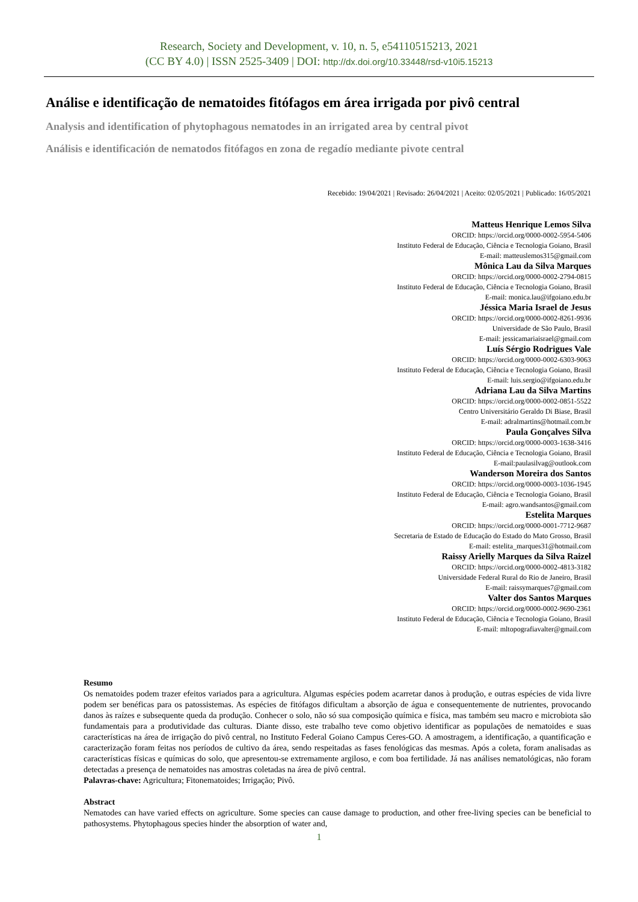Research, Society and Development, v. 10, n. 5, e54110515213, 2021
(CC BY 4.0) | ISSN 2525-3409 | DOI: http://dx.doi.org/10.33448/rsd-v10i5.15213
Análise e identificação de nematoides fitófagos em área irrigada por pivô central
Analysis and identification of phytophagous nematodes in an irrigated area by central pivot
Análisis e identificación de nematodos fitófagos en zona de regadío mediante pivote central
Recebido: 19/04/2021 | Revisado: 26/04/2021 | Aceito: 02/05/2021 | Publicado: 16/05/2021
Matteus Henrique Lemos Silva
ORCID: https://orcid.org/0000-0002-5954-5406
Instituto Federal de Educação, Ciência e Tecnologia Goiano, Brasil
E-mail: matteuslemos315@gmail.com
Mônica Lau da Silva Marques
ORCID: https://orcid.org/0000-0002-2794-0815
Instituto Federal de Educação, Ciência e Tecnologia Goiano, Brasil
E-mail: monica.lau@ifgoiano.edu.br
Jéssica Maria Israel de Jesus
ORCID: https://orcid.org/0000-0002-8261-9936
Universidade de São Paulo, Brasil
E-mail: jessicamariaisrael@gmail.com
Luís Sérgio Rodrigues Vale
ORCID: https://orcid.org/0000-0002-6303-9063
Instituto Federal de Educação, Ciência e Tecnologia Goiano, Brasil
E-mail: luis.sergio@ifgoiano.edu.br
Adriana Lau da Silva Martins
ORCID: https://orcid.org/0000-0002-0851-5522
Centro Universitário Geraldo Di Biase, Brasil
E-mail: adralmartins@hotmail.com.br
Paula Gonçalves Silva
ORCID: https://orcid.org/0000-0003-1638-3416
Instituto Federal de Educação, Ciência e Tecnologia Goiano, Brasil
E-mail:paulasilvag@outlook.com
Wanderson Moreira dos Santos
ORCID: https://orcid.org/0000-0003-1036-1945
Instituto Federal de Educação, Ciência e Tecnologia Goiano, Brasil
E-mail: agro.wandsantos@gmail.com
Estelita Marques
ORCID: https://orcid.org/0000-0001-7712-9687
Secretaria de Estado de Educação do Estado do Mato Grosso, Brasil
E-mail: estelita_marques31@hotmail.com
Raissy Arielly Marques da Silva Raizel
ORCID: https://orcid.org/0000-0002-4813-3182
Universidade Federal Rural do Rio de Janeiro, Brasil
E-mail: raissymarques7@gmail.com
Valter dos Santos Marques
ORCID: https://orcid.org/0000-0002-9690-2361
Instituto Federal de Educação, Ciência e Tecnologia Goiano, Brasil
E-mail: mltopografiavalter@gmail.com
Resumo
Os nematoides podem trazer efeitos variados para a agricultura. Algumas espécies podem acarretar danos à produção, e outras espécies de vida livre podem ser benéficas para os patossistemas. As espécies de fitófagos dificultam a absorção de água e consequentemente de nutrientes, provocando danos às raízes e subsequente queda da produção. Conhecer o solo, não só sua composição química e física, mas também seu macro e microbiota são fundamentais para a produtividade das culturas. Diante disso, este trabalho teve como objetivo identificar as populações de nematoides e suas características na área de irrigação do pivô central, no Instituto Federal Goiano Campus Ceres-GO. A amostragem, a identificação, a quantificação e caracterização foram feitas nos períodos de cultivo da área, sendo respeitadas as fases fenológicas das mesmas. Após a coleta, foram analisadas as características físicas e químicas do solo, que apresentou-se extremamente argiloso, e com boa fertilidade. Já nas análises nematológicas, não foram detectadas a presença de nematoides nas amostras coletadas na área de pivô central.
Palavras-chave: Agricultura; Fitonematoides; Irrigação; Pivô.
Abstract
Nematodes can have varied effects on agriculture. Some species can cause damage to production, and other free-living species can be beneficial to pathosystems. Phytophagous species hinder the absorption of water and,
1